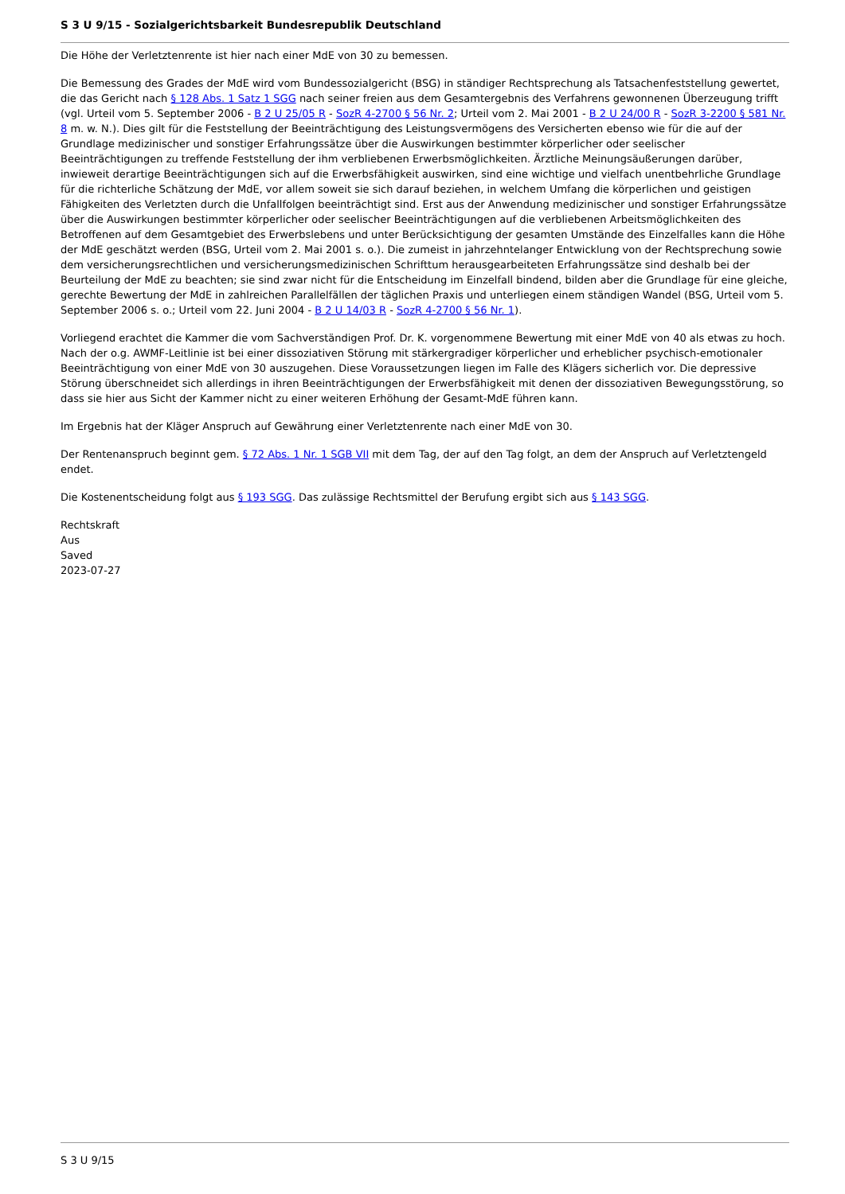S 3 U 9/15 - Sozialgerichtsbarkeit Bundesrepublik Deutschland
Die Höhe der Verletztenrente ist hier nach einer MdE von 30 zu bemessen.
Die Bemessung des Grades der MdE wird vom Bundessozialgericht (BSG) in ständiger Rechtsprechung als Tatsachenfeststellung gewertet, die das Gericht nach § 128 Abs. 1 Satz 1 SGG nach seiner freien aus dem Gesamtergebnis des Verfahrens gewonnenen Überzeugung trifft (vgl. Urteil vom 5. September 2006 - B 2 U 25/05 R - SozR 4-2700 § 56 Nr. 2; Urteil vom 2. Mai 2001 - B 2 U 24/00 R - SozR 3-2200 § 581 Nr. 8 m. w. N.). Dies gilt für die Feststellung der Beeinträchtigung des Leistungsvermögens des Versicherten ebenso wie für die auf der Grundlage medizinischer und sonstiger Erfahrungssätze über die Auswirkungen bestimmter körperlicher oder seelischer Beeinträchtigungen zu treffende Feststellung der ihm verbliebenen Erwerbsmöglichkeiten. Ärztliche Meinungsäußerungen darüber, inwieweit derartige Beeinträchtigungen sich auf die Erwerbsfähigkeit auswirken, sind eine wichtige und vielfach unentbehrliche Grundlage für die richterliche Schätzung der MdE, vor allem soweit sie sich darauf beziehen, in welchem Umfang die körperlichen und geistigen Fähigkeiten des Verletzten durch die Unfallfolgen beeinträchtigt sind. Erst aus der Anwendung medizinischer und sonstiger Erfahrungssätze über die Auswirkungen bestimmter körperlicher oder seelischer Beeinträchtigungen auf die verbliebenen Arbeitsmöglichkeiten des Betroffenen auf dem Gesamtgebiet des Erwerbslebens und unter Berücksichtigung der gesamten Umstände des Einzelfalles kann die Höhe der MdE geschätzt werden (BSG, Urteil vom 2. Mai 2001 s. o.). Die zumeist in jahrzehntelanger Entwicklung von der Rechtsprechung sowie dem versicherungsrechtlichen und versicherungsmedizinischen Schrifttum herausgearbeiteten Erfahrungssätze sind deshalb bei der Beurteilung der MdE zu beachten; sie sind zwar nicht für die Entscheidung im Einzelfall bindend, bilden aber die Grundlage für eine gleiche, gerechte Bewertung der MdE in zahlreichen Parallelfällen der täglichen Praxis und unterliegen einem ständigen Wandel (BSG, Urteil vom 5. September 2006 s. o.; Urteil vom 22. Juni 2004 - B 2 U 14/03 R - SozR 4-2700 § 56 Nr. 1).
Vorliegend erachtet die Kammer die vom Sachverständigen Prof. Dr. K. vorgenommene Bewertung mit einer MdE von 40 als etwas zu hoch. Nach der o.g. AWMF-Leitlinie ist bei einer dissoziativen Störung mit stärkergradiger körperlicher und erheblicher psychisch-emotionaler Beeinträchtigung von einer MdE von 30 auszugehen. Diese Voraussetzungen liegen im Falle des Klägers sicherlich vor. Die depressive Störung überschneidet sich allerdings in ihren Beeinträchtigungen der Erwerbsfähigkeit mit denen der dissoziativen Bewegungsstörung, so dass sie hier aus Sicht der Kammer nicht zu einer weiteren Erhöhung der Gesamt-MdE führen kann.
Im Ergebnis hat der Kläger Anspruch auf Gewährung einer Verletztenrente nach einer MdE von 30.
Der Rentenanspruch beginnt gem. § 72 Abs. 1 Nr. 1 SGB VII mit dem Tag, der auf den Tag folgt, an dem der Anspruch auf Verletztengeld endet.
Die Kostenentscheidung folgt aus § 193 SGG. Das zulässige Rechtsmittel der Berufung ergibt sich aus § 143 SGG.
Rechtskraft
Aus
Saved
2023-07-27
S 3 U 9/15